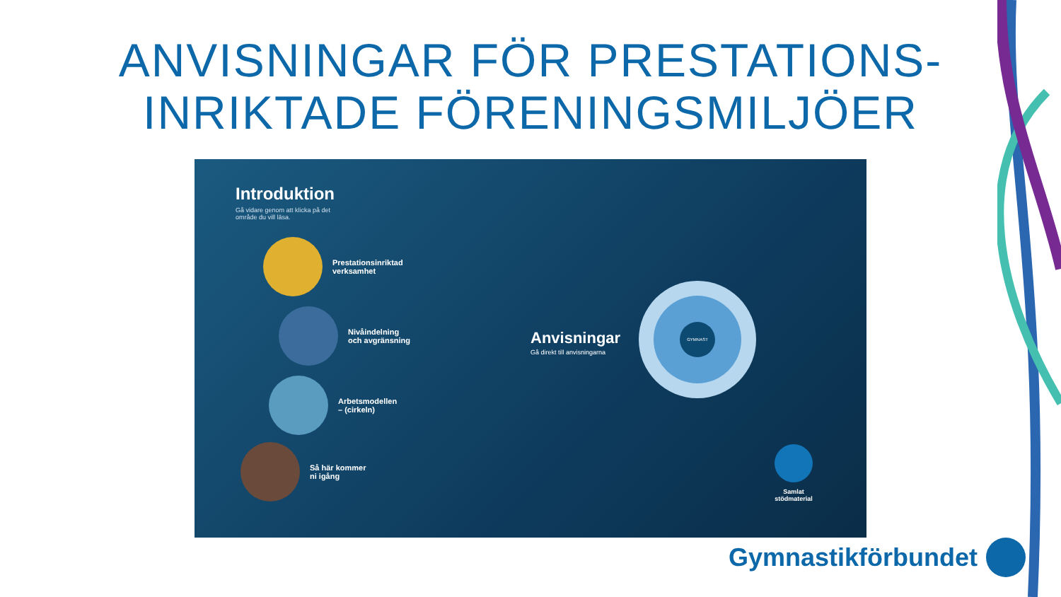ANVISNINGAR FÖR PRESTATIONS-
INRIKTADE FÖRENINGSMILJÖER
Introduktion
Gå vidare genom att klicka på det område du vill läsa.
Prestationsinriktad
verksamhet
Nivåindelning
och avgränsning
Arbetsmodellen
– (cirkeln)
Så här kommer
ni igång
Anvisningar
Gå direkt till anvisningarna
GYMNAST
Samlat
stödmaterial
Gymnastikförbundet